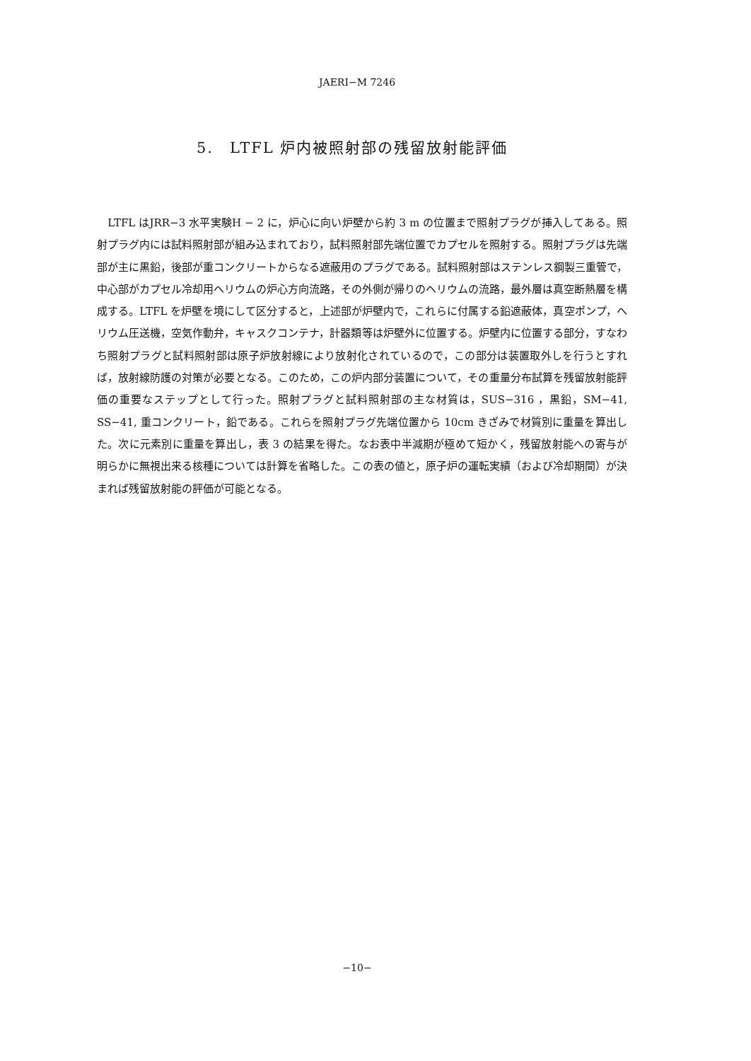JAERI−M 7246
5.　LTFL 炉内被照射部の残留放射能評価
　LTFL はJRR−3 水平実験H − 2 に，炉心に向い炉壁から約 3 m の位置まで照射プラグが挿入してある。照射プラグ内には試料照射部が組み込まれており，試料照射部先端位置でカプセルを照射する。照射プラグは先端部が主に黒鉛，後部が重コンクリートからなる遮蔽用のプラグである。試料照射部はステンレス鋼製三重管で，中心部がカプセル冷却用ヘリウムの炉心方向流路，その外側が帰りのヘリウムの流路，最外層は真空断熱層を構成する。LTFL を炉壁を境にして区分すると，上述部が炉壁内で，これらに付属する鉛遮蔽体，真空ポンプ，ヘリウム圧送機，空気作動弁，キャスクコンテナ，計器類等は炉壁外に位置する。炉壁内に位置する部分，すなわち照射プラグと試料照射部は原子炉放射線により放射化されているので，この部分は装置取外しを行うとすれば，放射線防護の対策が必要となる。このため，この炉内部分装置について，その重量分布試算を残留放射能評価の重要なステップとして行った。照射プラグと試料照射部の主な材質は，SUS−316 ，黒鉛，SM−41, SS−41, 重コンクリート，鉛である。これらを照射プラグ先端位置から 10cm きざみで材質別に重量を算出した。次に元素別に重量を算出し，表 3 の結果を得た。なお表中半減期が極めて短かく，残留放射能への寄与が明らかに無視出来る核種については計算を省略した。この表の値と，原子炉の運転実績（および冷却期間）が決まれば残留放射能の評価が可能となる。
−10−